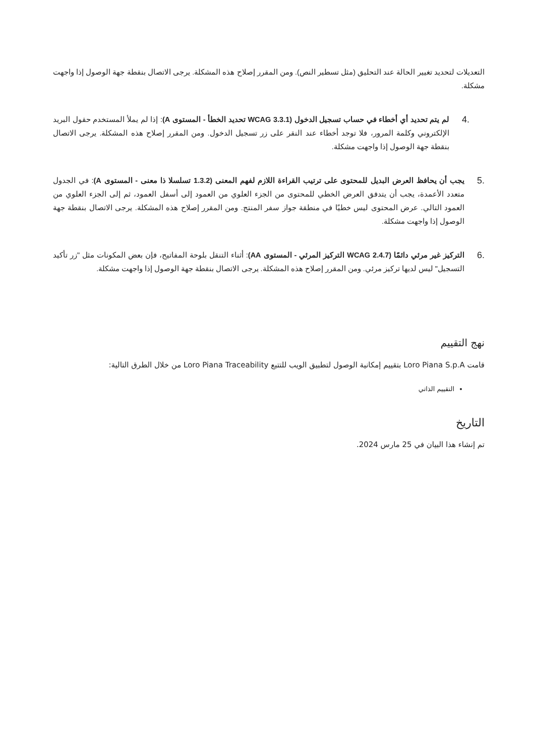التعديلات لتحديد تغيير الحالة عند التحليق (مثل تسطير النص). ومن المقرر إصلاح هذه المشكلة. يرجى الاتصال بنقطة جهة الوصول إذا واجهت مشكلة.
.4
لم يتم تحديد أي أخطاء في حساب تسجيل الدخول (WCAG 3.3.1 تحديد الخطأ - المستوى A): إذا لم يملأ المستخدم حقول البريد الإلكتروني وكلمة المرور، فلا توجد أخطاء عند النقر على زر تسجيل الدخول. ومن المقرر إصلاح هذه المشكلة. يرجى الاتصال بنقطة جهة الوصول إذا واجهت مشكلة.
.5
يجب أن يحافظ العرض البديل للمحتوى على ترتيب القراءة اللازم لفهم المعنى (1.3.2 تسلسلا ذا معنى - المستوى A): في الجدول متعدد الأعمدة، يجب أن يتدفق العرض الخطي للمحتوى من الجزء العلوي من العمود إلى أسفل العمود، ثم إلى الجزء العلوي من العمود التالي. عرض المحتوى ليس خطيًا في منطقة جواز سفر المنتج. ومن المقرر إصلاح هذه المشكلة. يرجى الاتصال بنقطة جهة الوصول إذا واجهت مشكلة.
.6
التركيز غير مرئي دائمًا (WCAG 2.4.7 التركيز المرئي - المستوى AA): أثناء التنقل بلوحة المفاتيح، فإن بعض المكونات مثل "زر تأكيد التسجيل" ليس لديها تركيز مرئي. ومن المقرر إصلاح هذه المشكلة. يرجى الاتصال بنقطة جهة الوصول إذا واجهت مشكلة.
نهج التقييم
قامت Loro Piana S.p.A بتقييم إمكانية الوصول لتطبيق الويب للتتبع Loro Piana Traceability من خلال الطرق التالية:
التقييم الذاتي
التاريخ
تم إنشاء هذا البيان في 25 مارس 2024.